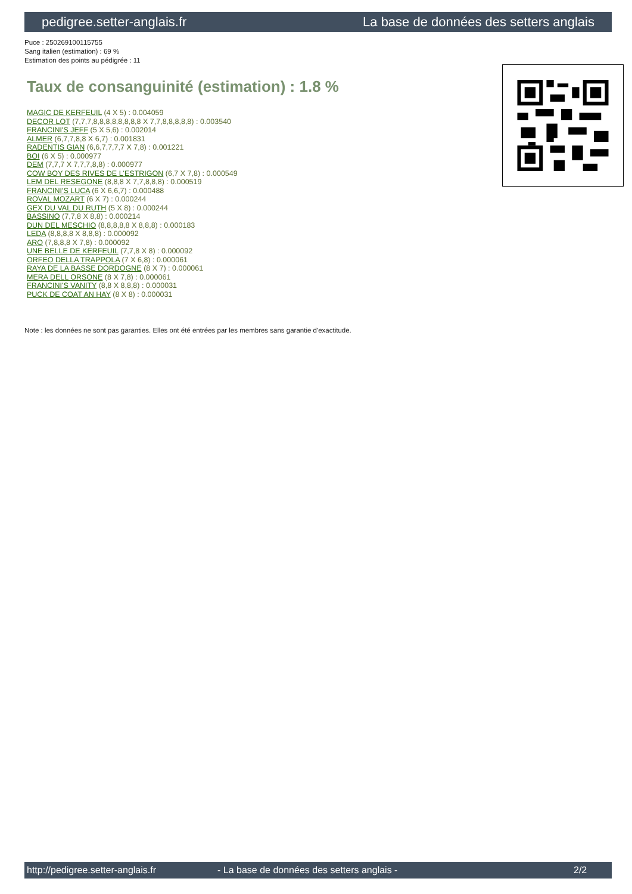pedigree.setter-anglais.fr La base de données des setters anglais
Puce : 250269100115755
Sang italien (estimation) : 69 %
Estimation des points au pédigrée : 11
Taux de consanguinité (estimation) : 1.8 %
MAGIC DE KERFEUIL (4 X 5) : 0.004059
DECOR LOT (7,7,7,8,8,8,8,8,8,8,8 X 7,7,8,8,8,8,8) : 0.003540
FRANCINI'S JEFF (5 X 5,6) : 0.002014
ALMER (6,7,7,8,8 X 6,7) : 0.001831
RADENTIS GIAN (6,6,7,7,7,7 X 7,8) : 0.001221
BOI (6 X 5) : 0.000977
DEM (7,7,7 X 7,7,7,8,8) : 0.000977
COW BOY DES RIVES DE L'ESTRIGON (6,7 X 7,8) : 0.000549
LEM DEL RESEGONE (8,8,8 X 7,7,8,8,8) : 0.000519
FRANCINI'S LUCA (6 X 6,6,7) : 0.000488
ROVAL MOZART (6 X 7) : 0.000244
GEX DU VAL DU RUTH (5 X 8) : 0.000244
BASSINO (7,7,8 X 8,8) : 0.000214
DUN DEL MESCHIO (8,8,8,8,8 X 8,8,8) : 0.000183
LEDA (8,8,8,8 X 8,8,8) : 0.000092
ARO (7,8,8,8 X 7,8) : 0.000092
UNE BELLE DE KERFEUIL (7,7,8 X 8) : 0.000092
ORFEO DELLA TRAPPOLA (7 X 6,8) : 0.000061
RAYA DE LA BASSE DORDOGNE (8 X 7) : 0.000061
MERA DELL ORSONE (8 X 7,8) : 0.000061
FRANCINI'S VANITY (8,8 X 8,8,8) : 0.000031
PUCK DE COAT AN HAY (8 X 8) : 0.000031
Note : les données ne sont pas garanties. Elles ont été entrées par les membres sans garantie d'exactitude.
http://pedigree.setter-anglais.fr - La base de données des setters anglais - 2/2